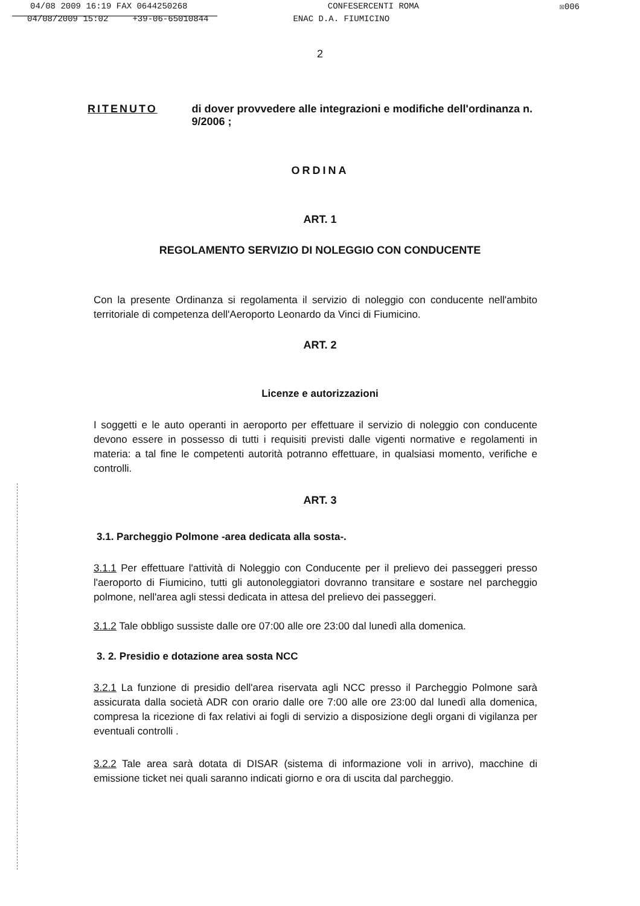04/08 2009 16:19 FAX 0644250268 CONFESERCENTI ROMA ☒006
04/08/2009 15:02 +39-06-65010844 ENAC D.A. FIUMICINO
2
RITENUTO di dover provvedere alle integrazioni e modifiche dell'ordinanza n. 9/2006 ;
ORDINA
ART. 1
REGOLAMENTO SERVIZIO DI NOLEGGIO CON CONDUCENTE
Con la presente Ordinanza si regolamenta il servizio di noleggio con conducente nell'ambito territoriale di competenza dell'Aeroporto Leonardo da Vinci di Fiumicino.
ART. 2
Licenze e autorizzazioni
I soggetti e le auto operanti in aeroporto per effettuare il servizio di noleggio con conducente devono essere in possesso di tutti i requisiti previsti dalle vigenti normative e regolamenti in materia: a tal fine le competenti autorità potranno effettuare, in qualsiasi momento, verifiche e controlli.
ART. 3
3.1. Parcheggio Polmone -area dedicata alla sosta-.
3.1.1 Per effettuare l'attività di Noleggio con Conducente per il prelievo dei passeggeri presso l'aeroporto di Fiumicino, tutti gli autonoleggiatori dovranno transitare e sostare nel parcheggio polmone, nell'area agli stessi dedicata in attesa del prelievo dei passeggeri.
3.1.2 Tale obbligo sussiste dalle ore 07:00 alle ore 23:00 dal lunedì alla domenica.
3. 2. Presidio e dotazione area sosta NCC
3.2.1 La funzione di presidio dell'area riservata agli NCC presso il Parcheggio Polmone sarà assicurata dalla società ADR con orario dalle ore 7:00 alle ore 23:00 dal lunedì alla domenica, compresa la ricezione di fax relativi ai fogli di servizio a disposizione degli organi di vigilanza per eventuali controlli .
3.2.2 Tale area sarà dotata di DISAR (sistema di informazione voli in arrivo), macchine di emissione ticket nei quali saranno indicati giorno e ora di uscita dal parcheggio.